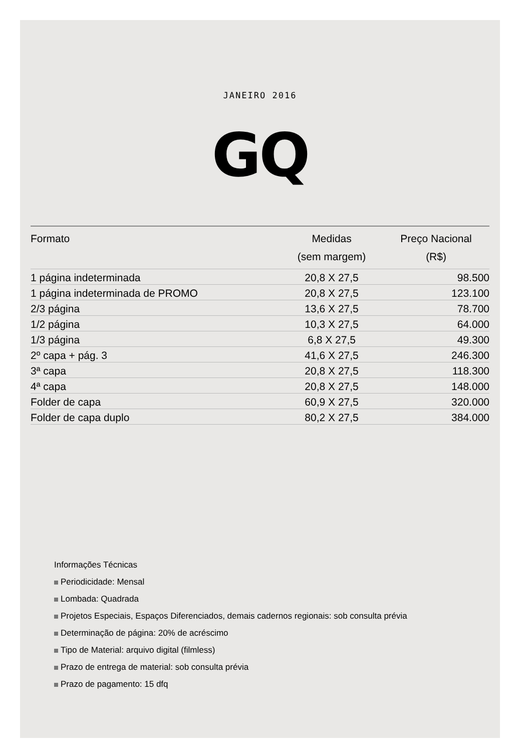JANEIRO 2016
GQ
| Formato | Medidas (sem margem) | Preço Nacional (R$) |
| --- | --- | --- |
| 1 página indeterminada | 20,8 X 27,5 | 98.500 |
| 1 página indeterminada de PROMO | 20,8 X 27,5 | 123.100 |
| 2/3 página | 13,6 X 27,5 | 78.700 |
| 1/2 página | 10,3 X 27,5 | 64.000 |
| 1/3 página | 6,8 X 27,5 | 49.300 |
| 2º capa + pág. 3 | 41,6 X 27,5 | 246.300 |
| 3ª capa | 20,8 X 27,5 | 118.300 |
| 4ª capa | 20,8 X 27,5 | 148.000 |
| Folder de capa | 60,9 X 27,5 | 320.000 |
| Folder de capa duplo | 80,2 X 27,5 | 384.000 |
Informações Técnicas
Periodicidade: Mensal
Lombada: Quadrada
Projetos Especiais, Espaços Diferenciados, demais cadernos regionais: sob consulta prévia
Determinação de página: 20% de acréscimo
Tipo de Material: arquivo digital (filmless)
Prazo de entrega de material: sob consulta prévia
Prazo de pagamento: 15 dfq